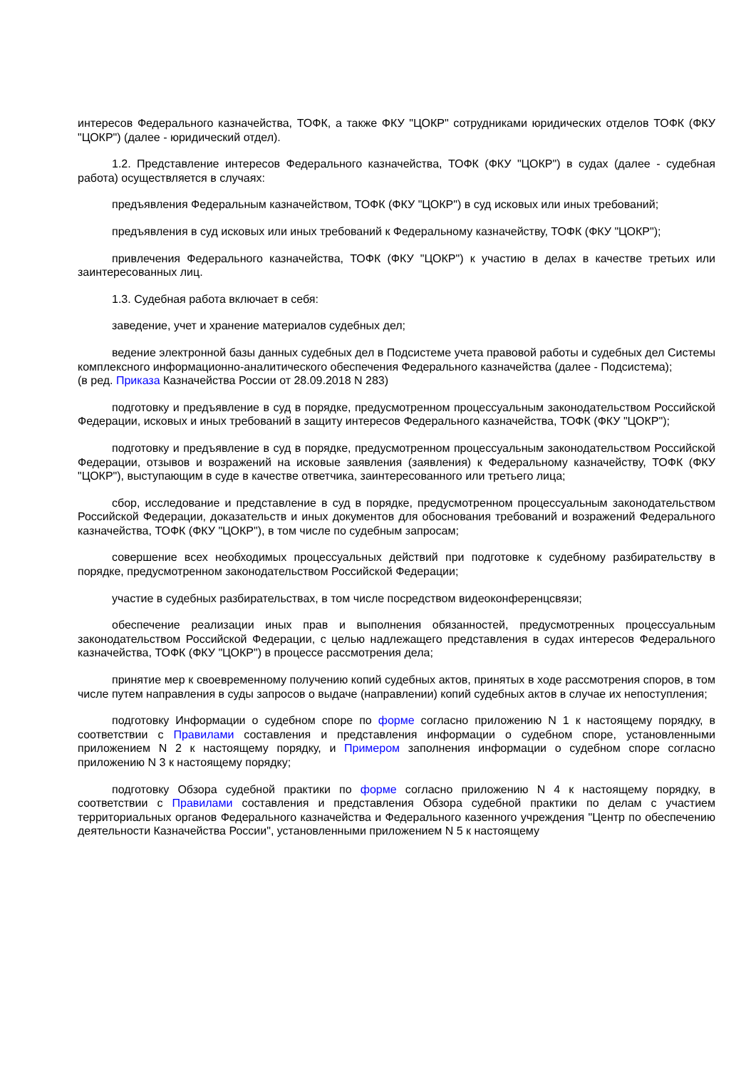интересов Федерального казначейства, ТОФК, а также ФКУ "ЦОКР" сотрудниками юридических отделов ТОФК (ФКУ "ЦОКР") (далее - юридический отдел).
1.2. Представление интересов Федерального казначейства, ТОФК (ФКУ "ЦОКР") в судах (далее - судебная работа) осуществляется в случаях:
предъявления Федеральным казначейством, ТОФК (ФКУ "ЦОКР") в суд исковых или иных требований;
предъявления в суд исковых или иных требований к Федеральному казначейству, ТОФК (ФКУ "ЦОКР");
привлечения Федерального казначейства, ТОФК (ФКУ "ЦОКР") к участию в делах в качестве третьих или заинтересованных лиц.
1.3. Судебная работа включает в себя:
заведение, учет и хранение материалов судебных дел;
ведение электронной базы данных судебных дел в Подсистеме учета правовой работы и судебных дел Системы комплексного информационно-аналитического обеспечения Федерального казначейства (далее - Подсистема);
(в ред. Приказа Казначейства России от 28.09.2018 N 283)
подготовку и предъявление в суд в порядке, предусмотренном процессуальным законодательством Российской Федерации, исковых и иных требований в защиту интересов Федерального казначейства, ТОФК (ФКУ "ЦОКР");
подготовку и предъявление в суд в порядке, предусмотренном процессуальным законодательством Российской Федерации, отзывов и возражений на исковые заявления (заявления) к Федеральному казначейству, ТОФК (ФКУ "ЦОКР"), выступающим в суде в качестве ответчика, заинтересованного или третьего лица;
сбор, исследование и представление в суд в порядке, предусмотренном процессуальным законодательством Российской Федерации, доказательств и иных документов для обоснования требований и возражений Федерального казначейства, ТОФК (ФКУ "ЦОКР"), в том числе по судебным запросам;
совершение всех необходимых процессуальных действий при подготовке к судебному разбирательству в порядке, предусмотренном законодательством Российской Федерации;
участие в судебных разбирательствах, в том числе посредством видеоконференцсвязи;
обеспечение реализации иных прав и выполнения обязанностей, предусмотренных процессуальным законодательством Российской Федерации, с целью надлежащего представления в судах интересов Федерального казначейства, ТОФК (ФКУ "ЦОКР") в процессе рассмотрения дела;
принятие мер к своевременному получению копий судебных актов, принятых в ходе рассмотрения споров, в том числе путем направления в суды запросов о выдаче (направлении) копий судебных актов в случае их непоступления;
подготовку Информации о судебном споре по форме согласно приложению N 1 к настоящему порядку, в соответствии с Правилами составления и представления информации о судебном споре, установленными приложением N 2 к настоящему порядку, и Примером заполнения информации о судебном споре согласно приложению N 3 к настоящему порядку;
подготовку Обзора судебной практики по форме согласно приложению N 4 к настоящему порядку, в соответствии с Правилами составления и представления Обзора судебной практики по делам с участием территориальных органов Федерального казначейства и Федерального казенного учреждения "Центр по обеспечению деятельности Казначейства России", установленными приложением N 5 к настоящему